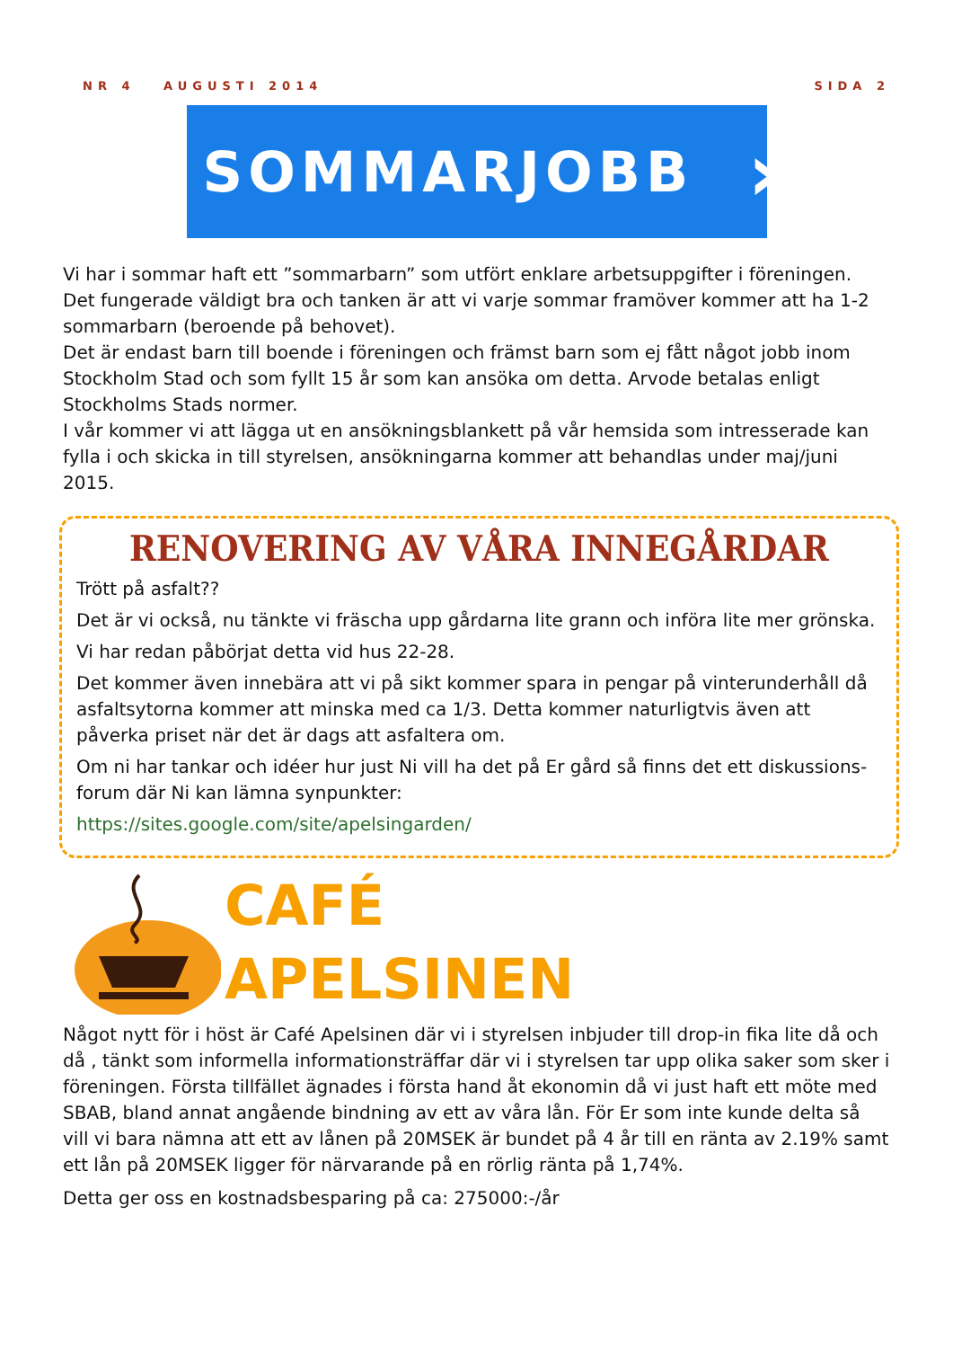NR 4 AUGUSTI 2014 SIDA 2
SOMMARJOBB ›
Vi har i sommar haft ett ”sommarbarn” som utfört enklare arbetsuppgifter i föreningen.
Det fungerade väldigt bra och tanken är att vi varje sommar framöver kommer att ha 1-2 sommarbarn (beroende på behovet).
Det är endast barn till boende i föreningen och främst barn som ej fått något jobb inom Stockholm Stad och som fyllt 15 år som kan ansöka om detta. Arvode betalas enligt Stockholms Stads normer.
I vår kommer vi att lägga ut en ansökningsblankett på vår hemsida som intresserade kan fylla i och skicka in till styrelsen, ansökningarna kommer att behandlas under maj/juni 2015.
RENOVERING AV VÅRA INNEGÅRDAR
Trött på asfalt??
Det är vi också, nu tänkte vi fräscha upp gårdarna lite grann och införa lite mer grönska.
Vi har redan påbörjat detta vid hus 22-28.
Det kommer även innebära att vi på sikt kommer spara in pengar på vinterunderhåll då asfaltsytorna kommer att minska med ca 1/3. Detta kommer naturligtvis även att påverka priset när det är dags att asfaltera om.
Om ni har tankar och idéer hur just Ni vill ha det på Er gård så finns det ett diskussions-forum där Ni kan lämna synpunkter:
https://sites.google.com/site/apelsingarden/
CAFÉ
APELSINEN
Något nytt för i höst är Café Apelsinen där vi i styrelsen inbjuder till drop-in fika lite då och då , tänkt som informella informationsträffar där vi i styrelsen tar upp olika saker som sker i föreningen. Första tillfället ägnades i första hand åt ekonomin då vi just haft ett möte med SBAB, bland annat angående bindning av ett av våra lån. För Er som inte kunde delta så vill vi bara nämna att ett av lånen på 20MSEK är bundet på 4 år till en ränta av 2.19% samt ett lån på 20MSEK ligger för närvarande på en rörlig ränta på 1,74%.
Detta ger oss en kostnadsbesparing på ca: 275000:-/år